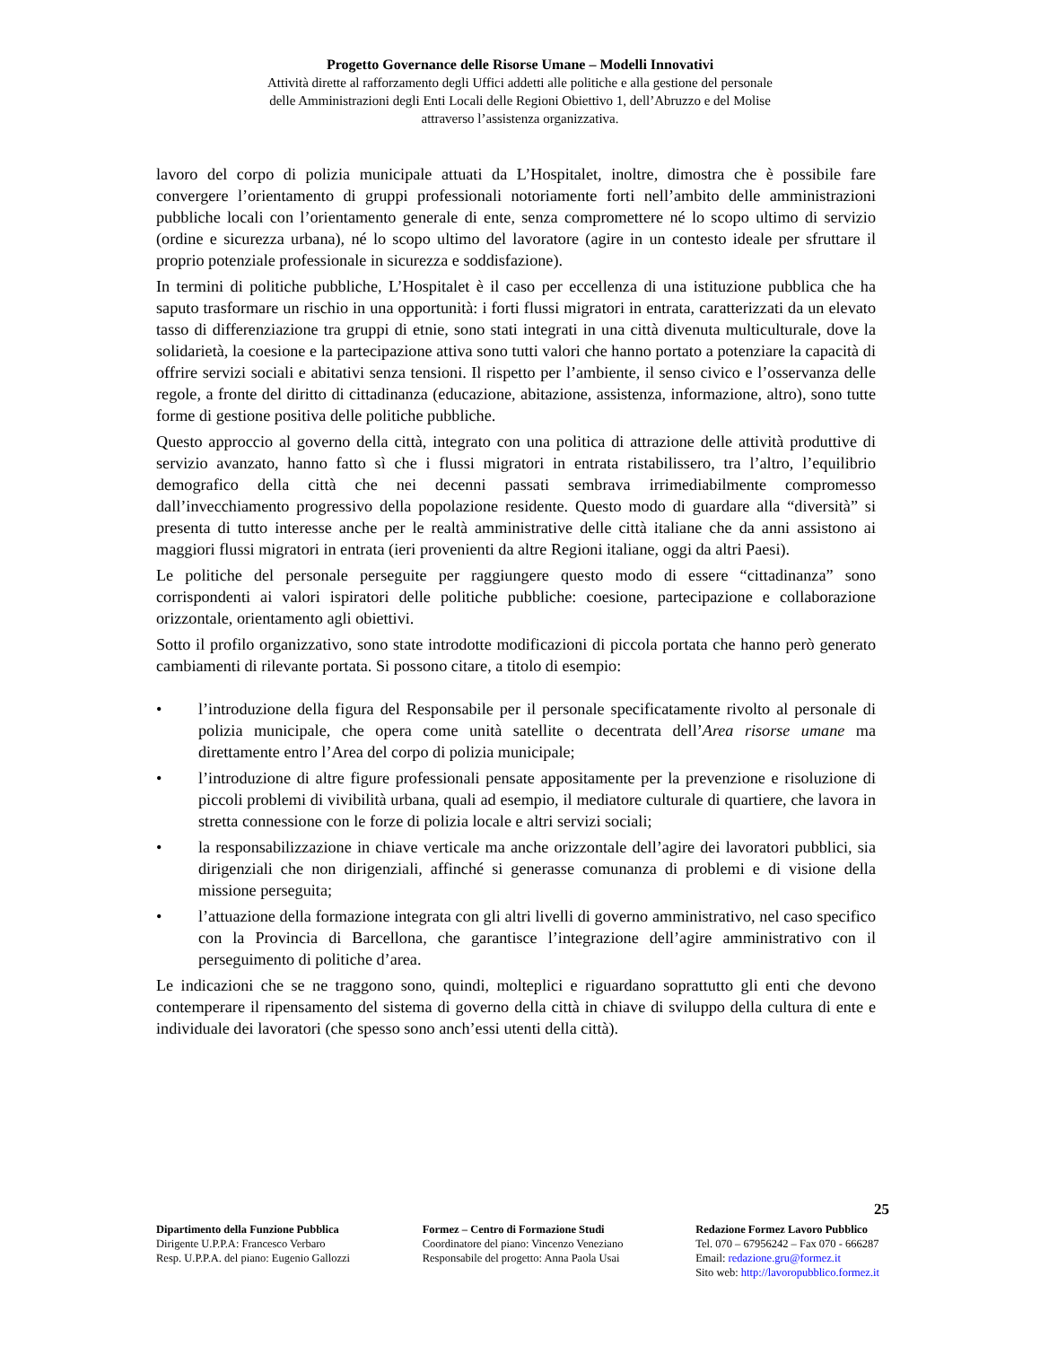Progetto Governance delle Risorse Umane – Modelli Innovativi
Attività dirette al rafforzamento degli Uffici addetti alle politiche e alla gestione del personale
delle Amministrazioni degli Enti Locali delle Regioni Obiettivo 1, dell’Abruzzo e del Molise
attraverso l’assistenza organizzativa.
lavoro del corpo di polizia municipale attuati da L’Hospitalet, inoltre, dimostra che è possibile fare convergere l’orientamento di gruppi professionali notoriamente forti nell’ambito delle amministrazioni pubbliche locali con l’orientamento generale di ente, senza compromettere né lo scopo ultimo di servizio (ordine e sicurezza urbana), né lo scopo ultimo del lavoratore (agire in un contesto ideale per sfruttare il proprio potenziale professionale in sicurezza e soddisfazione).
In termini di politiche pubbliche, L’Hospitalet è il caso per eccellenza di una istituzione pubblica che ha saputo trasformare un rischio in una opportunità: i forti flussi migratori in entrata, caratterizzati da un elevato tasso di differenziazione tra gruppi di etnie, sono stati integrati in una città divenuta multiculturale, dove la solidarietà, la coesione e la partecipazione attiva sono tutti valori che hanno portato a potenziare la capacità di offrire servizi sociali e abitativi senza tensioni. Il rispetto per l’ambiente, il senso civico e l’osservanza delle regole, a fronte del diritto di cittadinanza (educazione, abitazione, assistenza, informazione, altro), sono tutte forme di gestione positiva delle politiche pubbliche.
Questo approccio al governo della città, integrato con una politica di attrazione delle attività produttive di servizio avanzato, hanno fatto sì che i flussi migratori in entrata ristabilissero, tra l’altro, l’equilibrio demografico della città che nei decenni passati sembrava irrimediabilmente compromesso dall’invecchiamento progressivo della popolazione residente. Questo modo di guardare alla “diversità” si presenta di tutto interesse anche per le realtà amministrative delle città italiane che da anni assistono ai maggiori flussi migratori in entrata (ieri provenienti da altre Regioni italiane, oggi da altri Paesi).
Le politiche del personale perseguite per raggiungere questo modo di essere “cittadinanza” sono corrispondenti ai valori ispiratori delle politiche pubbliche: coesione, partecipazione e collaborazione orizzontale, orientamento agli obiettivi.
Sotto il profilo organizzativo, sono state introdotte modificazioni di piccola portata che hanno però generato cambiamenti di rilevante portata. Si possono citare, a titolo di esempio:
• l’introduzione della figura del Responsabile per il personale specificatamente rivolto al personale di polizia municipale, che opera come unità satellite o decentrata dell’Area risorse umane ma direttamente entro l’Area del corpo di polizia municipale;
• l’introduzione di altre figure professionali pensate appositamente per la prevenzione e risoluzione di piccoli problemi di vivibilità urbana, quali ad esempio, il mediatore culturale di quartiere, che lavora in stretta connessione con le forze di polizia locale e altri servizi sociali;
• la responsabilizzazione in chiave verticale ma anche orizzontale dell’agire dei lavoratori pubblici, sia dirigenziali che non dirigenziali, affinché si generasse comunanza di problemi e di visione della missione perseguita;
• l’attuazione della formazione integrata con gli altri livelli di governo amministrativo, nel caso specifico con la Provincia di Barcellona, che garantisce l’integrazione dell’agire amministrativo con il perseguimento di politiche d’area.
Le indicazioni che se ne traggono sono, quindi, molteplici e riguardano soprattutto gli enti che devono contemperare il ripensamento del sistema di governo della città in chiave di sviluppo della cultura di ente e individuale dei lavoratori (che spesso sono anch’essi utenti della città).
25
Dipartimento della Funzione Pubblica
Dirigente U.P.P.A: Francesco Verbaro
Resp. U.P.P.A. del piano: Eugenio Gallozzi
Formez – Centro di Formazione Studi
Coordinatore del piano: Vincenzo Veneziano
Responsabile del progetto: Anna Paola Usai
Redazione Formez Lavoro Pubblico
Tel. 070 – 67956242 – Fax 070 - 666287
Email: redazione.gru@formez.it
Sito web: http://lavoropubblico.formez.it